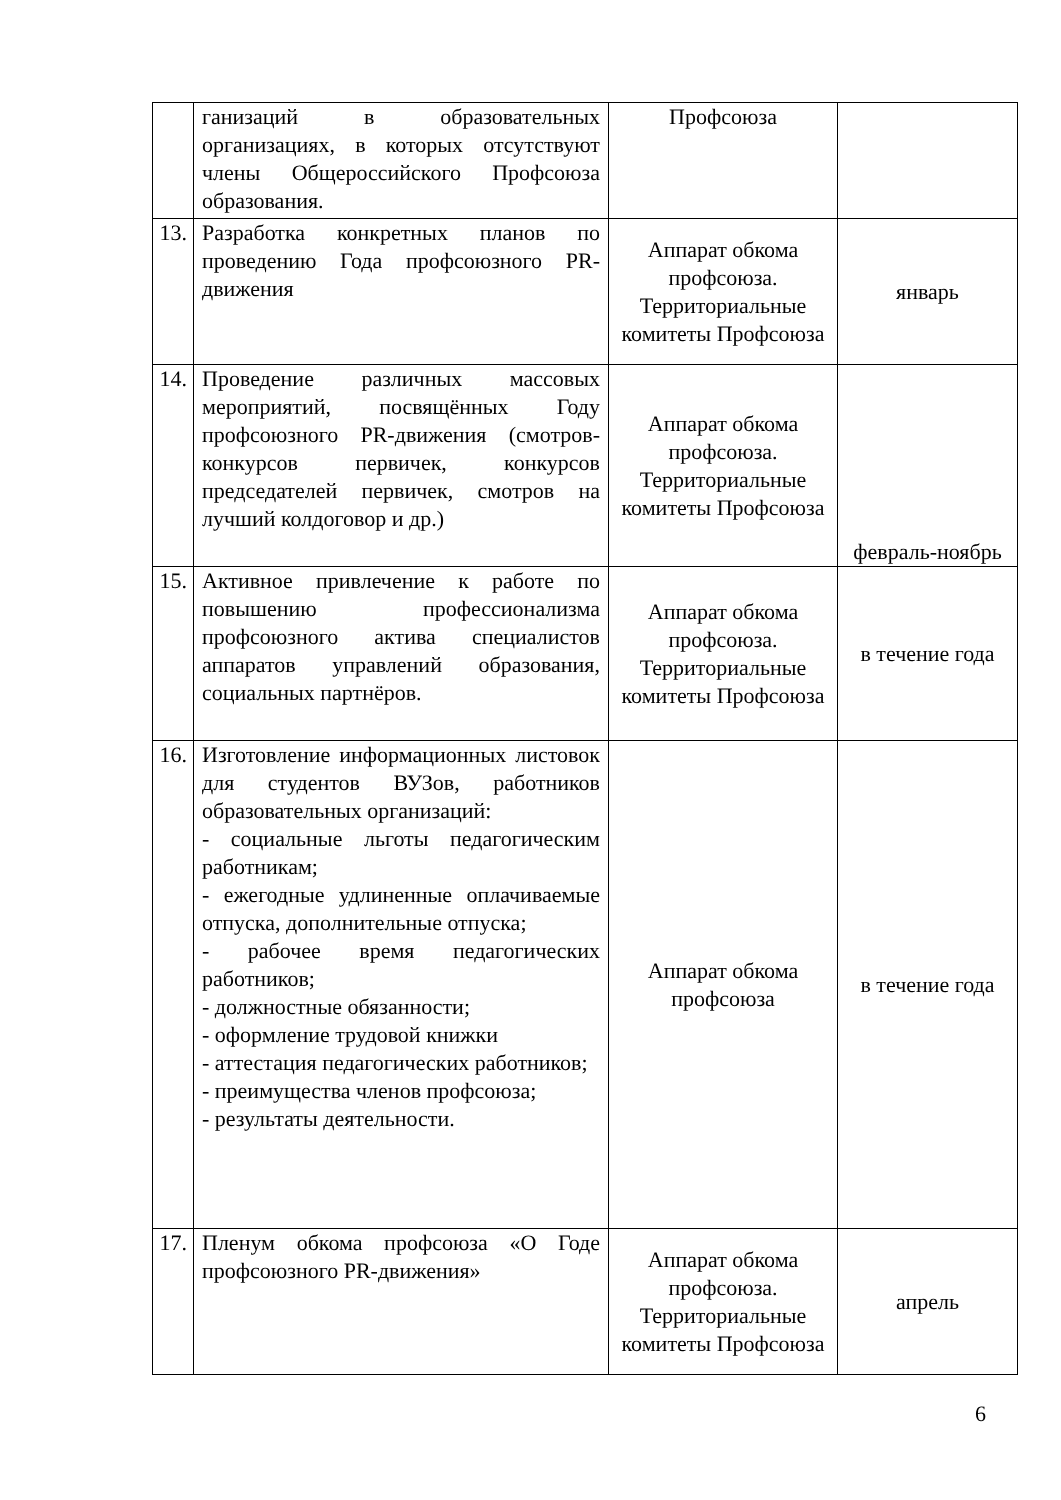| | ганизаций в образовательных организациях, в которых отсутствуют члены Общероссийского Профсоюза образования. | Профсоюза | |
| 13. | Разработка конкретных планов по проведению Года профсоюзного PR-движения | Аппарат обкома профсоюза. Территориальные комитеты Профсоюза | январь |
| 14. | Проведение различных массовых мероприятий, посвящённых Году профсоюзного PR-движения (смотров-конкурсов первичек, конкурсов председателей первичек, смотров на лучший колдоговор и др.) | Аппарат обкома профсоюза. Территориальные комитеты Профсоюза | февраль-ноябрь |
| 15. | Активное привлечение к работе по повышению профессионализма профсоюзного актива специалистов аппаратов управлений образования, социальных партнёров. | Аппарат обкома профсоюза. Территориальные комитеты Профсоюза | в течение года |
| 16. | Изготовление информационных листовок для студентов ВУЗов, работников образовательных организаций: - социальные льготы педагогическим работникам; - ежегодные удлиненные оплачиваемые отпуска, дополнительные отпуска; - рабочее время педагогических работников; - должностные обязанности; - оформление трудовой книжки - аттестация педагогических работников; - преимущества членов профсоюза; - результаты деятельности. | Аппарат обкома профсоюза | в течение года |
| 17. | Пленум обкома профсоюза «О Годе профсоюзного PR-движения» | Аппарат обкома профсоюза. Территориальные комитеты Профсоюза | апрель |
6